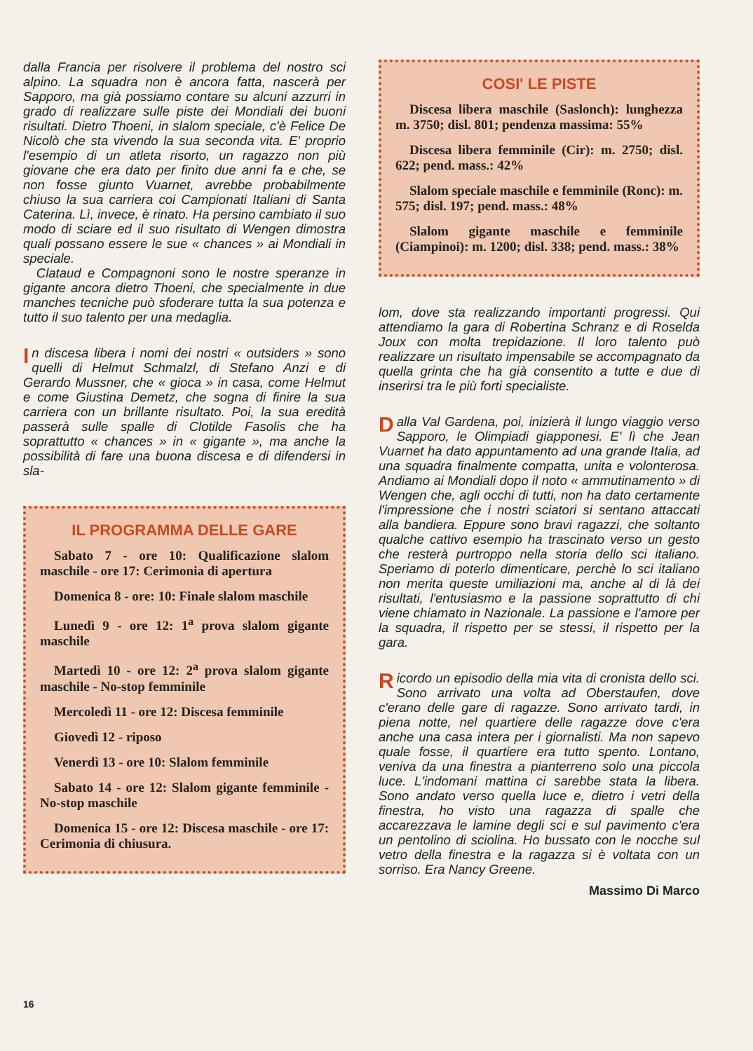dalla Francia per risolvere il problema del nostro sci alpino. La squadra non è ancora fatta, nascerà per Sapporo, ma già possiamo contare su alcuni azzurri in grado di realizzare sulle piste dei Mondiali dei buoni risultati. Dietro Thoeni, in slalom speciale, c'è Felice De Nicolò che sta vivendo la sua seconda vita. E' proprio l'esempio di un atleta risorto, un ragazzo non più giovane che era dato per finito due anni fa e che, se non fosse giunto Vuarnet, avrebbe probabilmente chiuso la sua carriera coi Campionati Italiani di Santa Caterina. Lì, invece, è rinato. Ha persino cambiato il suo modo di sciare ed il suo risultato di Wengen dimostra quali possano essere le sue « chances » ai Mondiali in speciale.
Clataud e Compagnoni sono le nostre speranze in gigante ancora dietro Thoeni, che specialmente in due manches tecniche può sfoderare tutta la sua potenza e tutto il suo talento per una medaglia.
In discesa libera i nomi dei nostri « outsiders » sono quelli di Helmut Schmalzl, di Stefano Anzi e di Gerardo Mussner, che « gioca » in casa, come Helmut e come Giustina Demetz, che sogna di finire la sua carriera con un brillante risultato. Poi, la sua eredità passerà sulle spalle di Clotilde Fasolis che ha soprattutto « chances » in « gigante », ma anche la possibilità di fare una buona discesa e di difendersi in sla-
IL PROGRAMMA DELLE GARE
Sabato 7 - ore 10: Qualificazione slalom maschile - ore 17: Cerimonia di apertura
Domenica 8 - ore: 10: Finale slalom maschile
Lunedì 9 - ore 12: 1<sup>a</sup> prova slalom gigante maschile
Martedì 10 - ore 12: 2<sup>a</sup> prova slalom gigante maschile - No-stop femminile
Mercoledì 11 - ore 12: Discesa femminile
Giovedì 12 - riposo
Venerdì 13 - ore 10: Slalom femminile
Sabato 14 - ore 12: Slalom gigante femminile - No-stop maschile
Domenica 15 - ore 12: Discesa maschile - ore 17: Cerimonia di chiusura.
COSI' LE PISTE
Discesa libera maschile (Saslonch): lunghezza m. 3750; disl. 801; pendenza massima: 55%
Discesa libera femminile (Cir): m. 2750; disl. 622; pend. mass.: 42%
Slalom speciale maschile e femminile (Ronc): m. 575; disl. 197; pend. mass.: 48%
Slalom gigante maschile e femminile (Ciampinoi): m. 1200; disl. 338; pend. mass.: 38%
lom, dove sta realizzando importanti progressi. Qui attendiamo la gara di Robertina Schranz e di Roselda Joux con molta trepidazione. Il loro talento può realizzare un risultato impensabile se accompagnato da quella grinta che ha già consentito a tutte e due di inserirsi tra le più forti specialiste.
Dalla Val Gardena, poi, inizierà il lungo viaggio verso Sapporo, le Olimpiadi giapponesi. E' lì che Jean Vuarnet ha dato appuntamento ad una grande Italia, ad una squadra finalmente compatta, unita e volonterosa. Andiamo ai Mondiali dopo il noto « ammutinamento » di Wengen che, agli occhi di tutti, non ha dato certamente l'impressione che i nostri sciatori si sentano attaccati alla bandiera. Eppure sono bravi ragazzi, che soltanto qualche cattivo esempio ha trascinato verso un gesto che resterà purtroppo nella storia dello sci italiano. Speriamo di poterlo dimenticare, perchè lo sci italiano non merita queste umiliazioni ma, anche al di là dei risultati, l'entusiasmo e la passione soprattutto di chi viene chiamato in Nazionale. La passione e l'amore per la squadra, il rispetto per se stessi, il rispetto per la gara.
Ricordo un episodio della mia vita di cronista dello sci. Sono arrivato una volta ad Oberstaufen, dove c'erano delle gare di ragazze. Sono arrivato tardi, in piena notte, nel quartiere delle ragazze dove c'era anche una casa intera per i giornalisti. Ma non sapevo quale fosse, il quartiere era tutto spento. Lontano, veniva da una finestra a pianterreno solo una piccola luce. L'indomani mattina ci sarebbe stata la libera. Sono andato verso quella luce e, dietro i vetri della finestra, ho visto una ragazza di spalle che accarezzava le lamine degli sci e sul pavimento c'era un pentolino di sciolina. Ho bussato con le nocche sul vetro della finestra e la ragazza si è voltata con un sorriso. Era Nancy Greene.
Massimo Di Marco
16